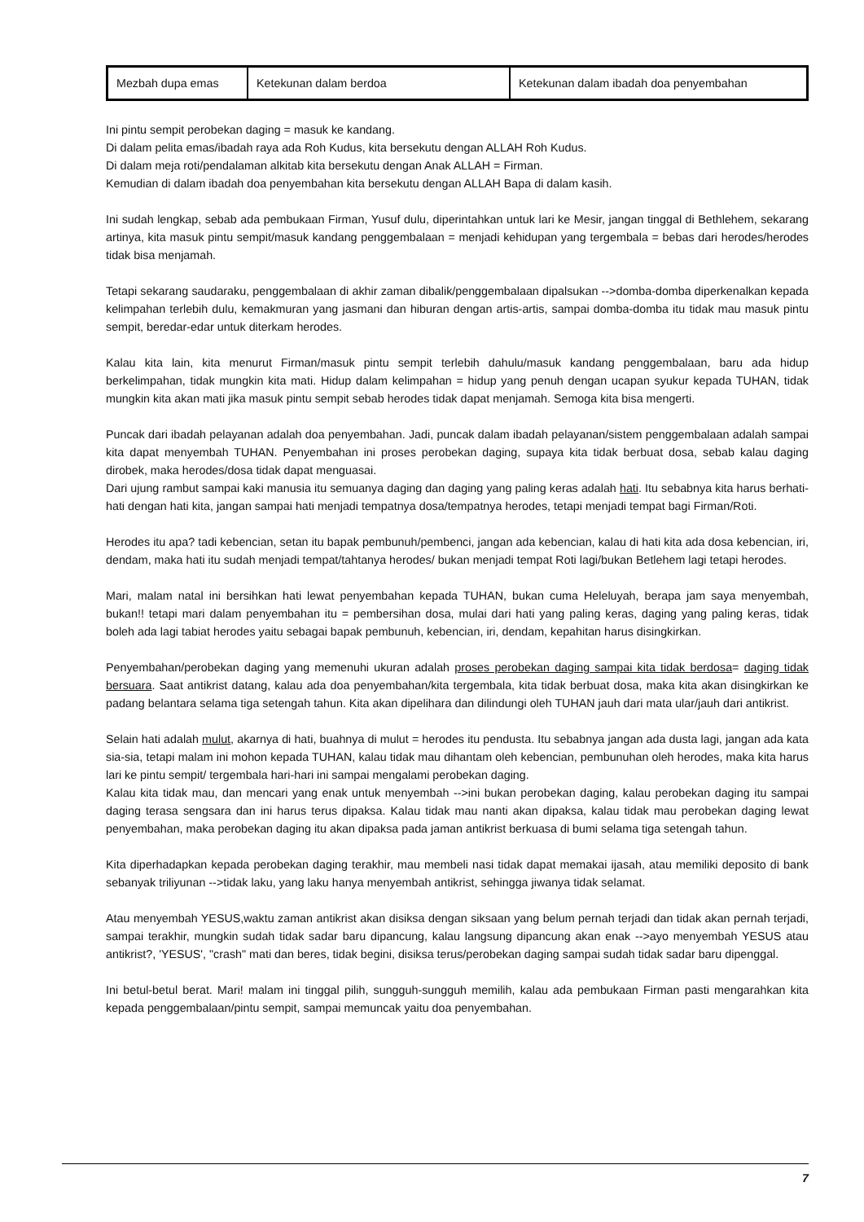| Mezbah dupa emas | Ketekunan dalam berdoa | Ketekunan dalam ibadah doa penyembahan |
Ini pintu sempit perobekan daging = masuk ke kandang.
Di dalam pelita emas/ibadah raya ada Roh Kudus, kita bersekutu dengan ALLAH Roh Kudus.
Di dalam meja roti/pendalaman alkitab kita bersekutu dengan Anak ALLAH = Firman.
Kemudian di dalam ibadah doa penyembahan kita bersekutu dengan ALLAH Bapa di dalam kasih.
Ini sudah lengkap, sebab ada pembukaan Firman, Yusuf dulu, diperintahkan untuk lari ke Mesir, jangan tinggal di Bethlehem, sekarang artinya, kita masuk pintu sempit/masuk kandang penggembalaan = menjadi kehidupan yang tergembala = bebas dari herodes/herodes tidak bisa menjamah.
Tetapi sekarang saudaraku, penggembalaan di akhir zaman dibalik/penggembalaan dipalsukan -->domba-domba diperkenalkan kepada kelimpahan terlebih dulu, kemakmuran yang jasmani dan hiburan dengan artis-artis, sampai domba-domba itu tidak mau masuk pintu sempit, beredar-edar untuk diterkam herodes.
Kalau kita lain, kita menurut Firman/masuk pintu sempit terlebih dahulu/masuk kandang penggembalaan, baru ada hidup berkelimpahan, tidak mungkin kita mati. Hidup dalam kelimpahan = hidup yang penuh dengan ucapan syukur kepada TUHAN, tidak mungkin kita akan mati jika masuk pintu sempit sebab herodes tidak dapat menjamah. Semoga kita bisa mengerti.
Puncak dari ibadah pelayanan adalah doa penyembahan. Jadi, puncak dalam ibadah pelayanan/sistem penggembalaan adalah sampai kita dapat menyembah TUHAN. Penyembahan ini proses perobekan daging, supaya kita tidak berbuat dosa, sebab kalau daging dirobek, maka herodes/dosa tidak dapat menguasai.
Dari ujung rambut sampai kaki manusia itu semuanya daging dan daging yang paling keras adalah hati. Itu sebabnya kita harus berhati-hati dengan hati kita, jangan sampai hati menjadi tempatnya dosa/tempatnya herodes, tetapi menjadi tempat bagi Firman/Roti.
Herodes itu apa? tadi kebencian, setan itu bapak pembunuh/pembenci, jangan ada kebencian, kalau di hati kita ada dosa kebencian, iri, dendam, maka hati itu sudah menjadi tempat/tahtanya herodes/ bukan menjadi tempat Roti lagi/bukan Betlehem lagi tetapi herodes.
Mari, malam natal ini bersihkan hati lewat penyembahan kepada TUHAN, bukan cuma Heleluyah, berapa jam saya menyembah, bukan!! tetapi mari dalam penyembahan itu = pembersihan dosa, mulai dari hati yang paling keras, daging yang paling keras, tidak boleh ada lagi tabiat herodes yaitu sebagai bapak pembunuh, kebencian, iri, dendam, kepahitan harus disingkirkan.
Penyembahan/perobekan daging yang memenuhi ukuran adalah proses perobekan daging sampai kita tidak berdosa= daging tidak bersuara. Saat antikrist datang, kalau ada doa penyembahan/kita tergembala, kita tidak berbuat dosa, maka kita akan disingkirkan ke padang belantara selama tiga setengah tahun. Kita akan dipelihara dan dilindungi oleh TUHAN jauh dari mata ular/jauh dari antikrist.
Selain hati adalah mulut, akarnya di hati, buahnya di mulut = herodes itu pendusta. Itu sebabnya jangan ada dusta lagi, jangan ada kata sia-sia, tetapi malam ini mohon kepada TUHAN, kalau tidak mau dihantam oleh kebencian, pembunuhan oleh herodes, maka kita harus lari ke pintu sempit/ tergembala hari-hari ini sampai mengalami perobekan daging.
Kalau kita tidak mau, dan mencari yang enak untuk menyembah -->ini bukan perobekan daging, kalau perobekan daging itu sampai daging terasa sengsara dan ini harus terus dipaksa. Kalau tidak mau nanti akan dipaksa, kalau tidak mau perobekan daging lewat penyembahan, maka perobekan daging itu akan dipaksa pada jaman antikrist berkuasa di bumi selama tiga setengah tahun.
Kita diperhadapkan kepada perobekan daging terakhir, mau membeli nasi tidak dapat memakai ijasah, atau memiliki deposito di bank sebanyak triliyunan -->tidak laku, yang laku hanya menyembah antikrist, sehingga jiwanya tidak selamat.
Atau menyembah YESUS,waktu zaman antikrist akan disiksa dengan siksaan yang belum pernah terjadi dan tidak akan pernah terjadi, sampai terakhir, mungkin sudah tidak sadar baru dipancung, kalau langsung dipancung akan enak -->ayo menyembah YESUS atau antikrist?, 'YESUS', "crash" mati dan beres, tidak begini, disiksa terus/perobekan daging sampai sudah tidak sadar baru dipenggal.
Ini betul-betul berat. Mari! malam ini tinggal pilih, sungguh-sungguh memilih, kalau ada pembukaan Firman pasti mengarahkan kita kepada penggembalaan/pintu sempit, sampai memuncak yaitu doa penyembahan.
7